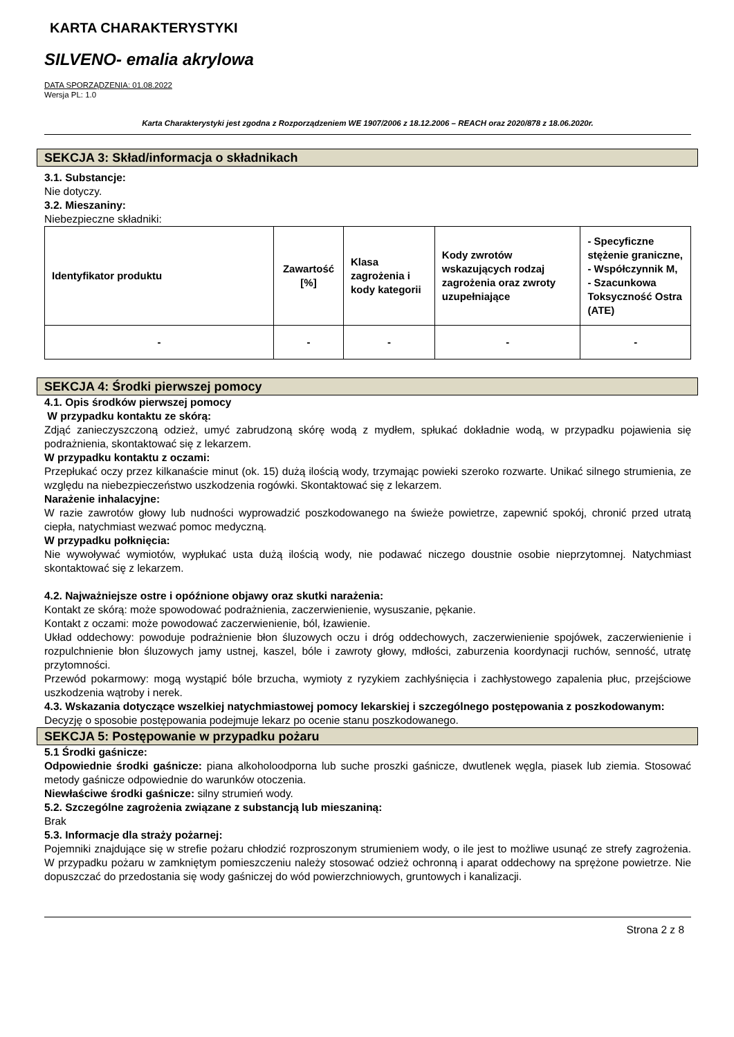KARTA CHARAKTERYSTYKI
SILVENO- emalia akrylowa
DATA SPORZĄDZENIA: 01.08.2022
Wersja PL: 1.0
Karta Charakterystyki jest zgodna z Rozporządzeniem WE 1907/2006 z 18.12.2006 – REACH oraz 2020/878 z 18.06.2020r.
SEKCJA 3: Skład/informacja o składnikach
3.1. Substancje:
Nie dotyczy.
3.2. Mieszaniny:
Niebezpieczne składniki:
| Identyfikator produktu | Zawartość [%] | Klasa zagrożenia i kody kategorii | Kody zwrotów wskazujących rodzaj zagrożenia oraz zwroty uzupełniające | - Specyficzne stężenie graniczne, - Współczynnik M, - Szacunkowa Toksyczność Ostra (ATE) |
| --- | --- | --- | --- | --- |
| - | - | - | - | - |
SEKCJA 4: Środki pierwszej pomocy
4.1. Opis środków pierwszej pomocy
W przypadku kontaktu ze skórą:
Zdjąć zanieczyszczoną odzież, umyć zabrudzoną skórę wodą z mydłem, spłukać dokładnie wodą, w przypadku pojawienia się podrażnienia, skontaktować się z lekarzem.
W przypadku kontaktu z oczami:
Przepłukać oczy przez kilkanaście minut (ok. 15) dużą ilością wody, trzymając powieki szeroko rozwarte. Unikać silnego strumienia, ze względu na niebezpieczeństwo uszkodzenia rogówki. Skontaktować się z lekarzem.
Narażenie inhalacyjne:
W razie zawrotów głowy lub nudności wyprowadzić poszkodowanego na świeże powietrze, zapewnić spokój, chronić przed utratą ciepła, natychmiast wezwać pomoc medyczną.
W przypadku połknięcia:
Nie wywoływać wymiotów, wypłukać usta dużą ilością wody, nie podawać niczego doustnie osobie nieprzytomnej. Natychmiast skontaktować się z lekarzem.
4.2. Najważniejsze ostre i opóźnione objawy oraz skutki narażenia:
Kontakt ze skórą: może spowodować podrażnienia, zaczerwienienie, wysuszanie, pękanie.
Kontakt z oczami: może powodować zaczerwienienie, ból, łzawienie.
Układ oddechowy: powoduje podrażnienie błon śluzowych oczu i dróg oddechowych, zaczerwienienie spojówek, zaczerwienienie i rozpulchnienie błon śluzowych jamy ustnej, kaszel, bóle i zawroty głowy, mdłości, zaburzenia koordynacji ruchów, senność, utratę przytomności.
Przewód pokarmowy: mogą wystąpić bóle brzucha, wymioty z ryzykiem zachłyśnięcia i zachłystowego zapalenia płuc, przejściowe uszkodzenia wątroby i nerek.
4.3. Wskazania dotyczące wszelkiej natychmiastowej pomocy lekarskiej i szczególnego postępowania z poszkodowanym:
Decyzję o sposobie postępowania podejmuje lekarz po ocenie stanu poszkodowanego.
SEKCJA 5: Postępowanie w przypadku pożaru
5.1 Środki gaśnicze:
Odpowiednie środki gaśnicze: piana alkoholoodporna lub suche proszki gaśnicze, dwutlenek węgla, piasek lub ziemia. Stosować metody gaśnicze odpowiednie do warunków otoczenia.
Niewłaściwe środki gaśnicze: silny strumień wody.
5.2. Szczególne zagrożenia związane z substancją lub mieszaniną:
Brak
5.3. Informacje dla straży pożarnej:
Pojemniki znajdujące się w strefie pożaru chłodzić rozproszonym strumieniem wody, o ile jest to możliwe usunąć ze strefy zagrożenia. W przypadku pożaru w zamkniętym pomieszczeniu należy stosować odzież ochronną i aparat oddechowy na sprężone powietrze. Nie dopuszczać do przedostania się wody gaśniczej do wód powierzchniowych, gruntowych i kanalizacji.
Strona 2 z 8